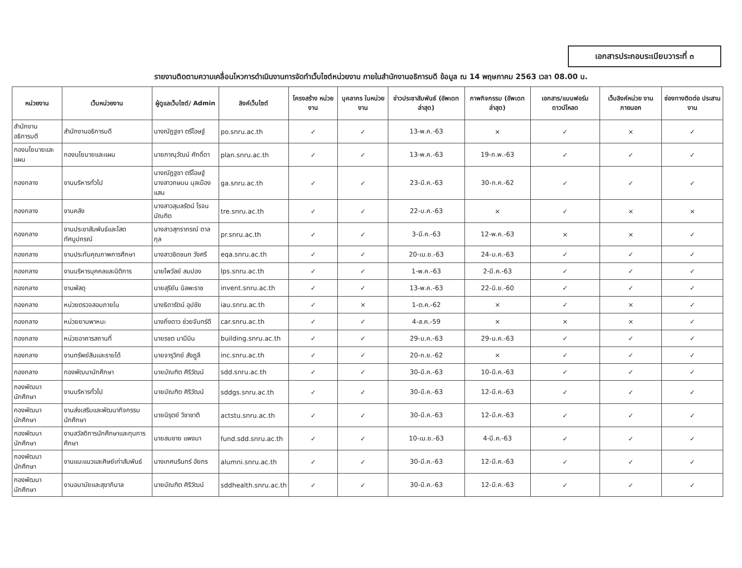เอกสารประกอบระเบียบวาระที่ ๓
รายงานติดตามความเคลื่อนไหวการดำเนินงานการจัดทำเว็บไซต์หน่วยงาน ภายในสำนักงานอธิการบดี ข้อมูล ณ 14 พฤษภาคม 2563 เวลา 08.00 น.
| หน่วยงาน | เว็บหน่วยงาน | ผู้ดูแลเว็บไซต์/ Admin | ลิงค์เว็บไซต์ | โครงสร้าง หน่วยงาน | บุคลากร ในหน่วยงาน | ข่าวประชาสัมพันธ์ (อัพเดทล่าสุด) | ภาพกิจกรรม (อัพเดทล่าสุด) | เอกสาร/แบบฟอร์ม ดาวน์โหลด | เว็บลิงค์หน่วย งานภายนอก | ช่องทางติดต่อ ประสานงาน |
| --- | --- | --- | --- | --- | --- | --- | --- | --- | --- | --- |
| สำนักงานอธิการบดี | สำนักงานอธิการบดี | นางณัฏฐชา ตรีโอษฐ์ | po.snru.ac.th | ✓ | ✓ | 13-พ.ค.-63 | × | ✓ | × | ✓ |
| กองนโยบายและแผน | กองนโยบายและแผน | นายภาณุวัฒน์ ศักดิ์ดา | plan.snru.ac.th | ✓ | ✓ | 13-พ.ค.-63 | 19-ก.พ.-63 | ✓ | ✓ | ✓ |
| กองกลาง | งานบริหารทั่วไป | นางณัฏฐชา ตรีโอษฐ์ นางสาวกษมน มุลเมืองแสน | ga.snru.ac.th | ✓ | ✓ | 23-มี.ค.-63 | 30-ก.ค.-62 | ✓ | ✓ | ✓ |
| กองกลาง | งานคลัง | นางสาวสุมลรัตน์ โรจนบัณฑิต | tre.snru.ac.th | ✓ | ✓ | 22-ม.ค.-63 | × | ✓ | × | × |
| กองกลาง | งานประชาสัมพันธ์และโสตทัศนูปกรณ์ | นางสาวสุทราภรณ์ ตาลกุล | pr.snru.ac.th | ✓ | ✓ | 3-มี.ค.-63 | 12-พ.ค.-63 | × | × | ✓ |
| กองกลาง | งานประกันคุณภาพการศึกษา | นางสาวชิดชนก วังศรี | eqa.snru.ac.th | ✓ | ✓ | 20-เม.ย.-63 | 24-ม.ค.-63 | ✓ | ✓ | ✓ |
| กองกลาง | งานบริหารบุคคลและนิติการ | นายไพวัลย์ สมปอง | lps.snru.ac.th | ✓ | ✓ | 1-พ.ค.-63 | 2-มี.ค.-63 | ✓ | ✓ | ✓ |
| กองกลาง | งานพัสดุ | นายสุริยัน นิลพะราช | invent.snru.ac.th | ✓ | ✓ | 13-พ.ค.-63 | 22-มิ.ย.-60 | ✓ | ✓ | ✓ |
| กองกลาง | หน่วยตรวจสอบภายใน | นางธิดารัตน์ อุปชัย | iau.snru.ac.th | ✓ | × | 1-ต.ค.-62 | × | ✓ | × | ✓ |
| กองกลาง | หน่วยยานพาหนะ | นางกิ่งดาว ช่วยจันทร์ดี | car.snru.ac.th | ✓ | ✓ | 4-ส.ค.-59 | × | × | × | ✓ |
| กองกลาง | หน่วยอาคารสถานที่ | นายรชต มามีมิน | building.snru.ac.th | ✓ | ✓ | 29-ม.ค.-63 | 29-ม.ค.-63 | ✓ | ✓ | ✓ |
| กองกลาง | งานทรัพย์สินและรายได้ | นายจารุวิทย์ สังฎูลี | inc.snru.ac.th | ✓ | ✓ | 20-ก.ย.-62 | × | ✓ | ✓ | ✓ |
| กองกลาง | กองพัฒนานักศึกษา | นายบัณฑิต ศิริวัฒน์ | sdd.snru.ac.th | ✓ | ✓ | 30-มี.ค.-63 | 10-มี.ค.-63 | ✓ | ✓ | ✓ |
| กองพัฒนานักศึกษา | งานบริหารทั่วไป | นายบัณฑิต ศิริวัฒน์ | sddgs.snru.ac.th | ✓ | ✓ | 30-มี.ค.-63 | 12-มี.ค.-63 | ✓ | ✓ | ✓ |
| กองพัฒนานักศึกษา | งานส่งเสริมและพัฒนากิจกรรมนักศึกษา | นายนิรุตย์ วิชาชาติ | actstu.snru.ac.th | ✓ | ✓ | 30-มี.ค.-63 | 12-มี.ค.-63 | ✓ | ✓ | ✓ |
| กองพัฒนานักศึกษา | งานสวัสดิการนักศึกษาและทุนการศึกษา | นายสมชาย แพงมา | fund.sdd.snru.ac.th | ✓ | ✓ | 10-เม.ย.-63 | 4-มี.ค.-63 | ✓ | ✓ | ✓ |
| กองพัฒนานักศึกษา | งานแนะแนวและศิษย์เก่าสัมพันธ์ | นางเกศนรินทร์ อัยกร | alumni.snru.ac.th | ✓ | ✓ | 30-มี.ค.-63 | 12-มี.ค.-63 | ✓ | ✓ | ✓ |
| กองพัฒนานักศึกษา | งานอนามัยและสุขาภิบาล | นายบัณฑิต ศิริวัฒน์ | sddhealth.snru.ac.th | ✓ | ✓ | 30-มี.ค.-63 | 12-มี.ค.-63 | ✓ | ✓ | ✓ |